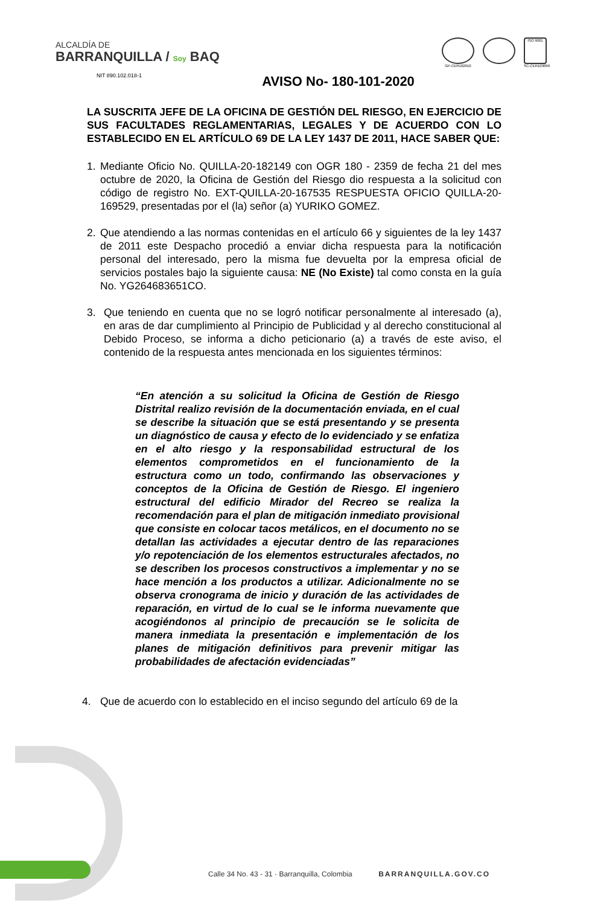ALCALDÍA DE
BARRANQUILLA / Soy BAQ
GP-CER102610
ISO 9001
SC-CER103099
NIT 890.102.018-1
AVISO No- 180-101-2020
LA SUSCRITA JEFE DE LA OFICINA DE GESTIÓN DEL RIESGO, EN EJERCICIO DE SUS FACULTADES REGLAMENTARIAS, LEGALES Y DE ACUERDO CON LO ESTABLECIDO EN EL ARTÍCULO 69 DE LA LEY 1437 DE 2011, HACE SABER QUE:
1. Mediante Oficio No. QUILLA-20-182149 con OGR 180 - 2359 de fecha 21 del mes octubre de 2020, la Oficina de Gestión del Riesgo dio respuesta a la solicitud con código de registro No. EXT-QUILLA-20-167535 RESPUESTA OFICIO QUILLA-20-169529, presentadas por el (la) señor (a) YURIKO GOMEZ.
2. Que atendiendo a las normas contenidas en el artículo 66 y siguientes de la ley 1437 de 2011 este Despacho procedió a enviar dicha respuesta para la notificación personal del interesado, pero la misma fue devuelta por la empresa oficial de servicios postales bajo la siguiente causa: NE (No Existe) tal como consta en la guía No. YG264683651CO.
3. Que teniendo en cuenta que no se logró notificar personalmente al interesado (a), en aras de dar cumplimiento al Principio de Publicidad y al derecho constitucional al Debido Proceso, se informa a dicho peticionario (a) a través de este aviso, el contenido de la respuesta antes mencionada en los siguientes términos:
“En atención a su solicitud la Oficina de Gestión de Riesgo Distrital realizo revisión de la documentación enviada, en el cual se describe la situación que se está presentando y se presenta un diagnóstico de causa y efecto de lo evidenciado y se enfatiza en el alto riesgo y la responsabilidad estructural de los elementos comprometidos en el funcionamiento de la estructura como un todo, confirmando las observaciones y conceptos de la Oficina de Gestión de Riesgo. El ingeniero estructural del edificio Mirador del Recreo se realiza la recomendación para el plan de mitigación inmediato provisional que consiste en colocar tacos metálicos, en el documento no se detallan las actividades a ejecutar dentro de las reparaciones y/o repotenciación de los elementos estructurales afectados, no se describen los procesos constructivos a implementar y no se hace mención a los productos a utilizar. Adicionalmente no se observa cronograma de inicio y duración de las actividades de reparación, en virtud de lo cual se le informa nuevamente que acogiéndonos al principio de precaución se le solicita de manera inmediata la presentación e implementación de los planes de mitigación definitivos para prevenir mitigar las probabilidades de afectación evidenciadas”
4. Que de acuerdo con lo establecido en el inciso segundo del artículo 69 de la
Calle 34 No. 43 - 31 · Barranquilla, Colombia BARRANQUILLA.GOV.CO